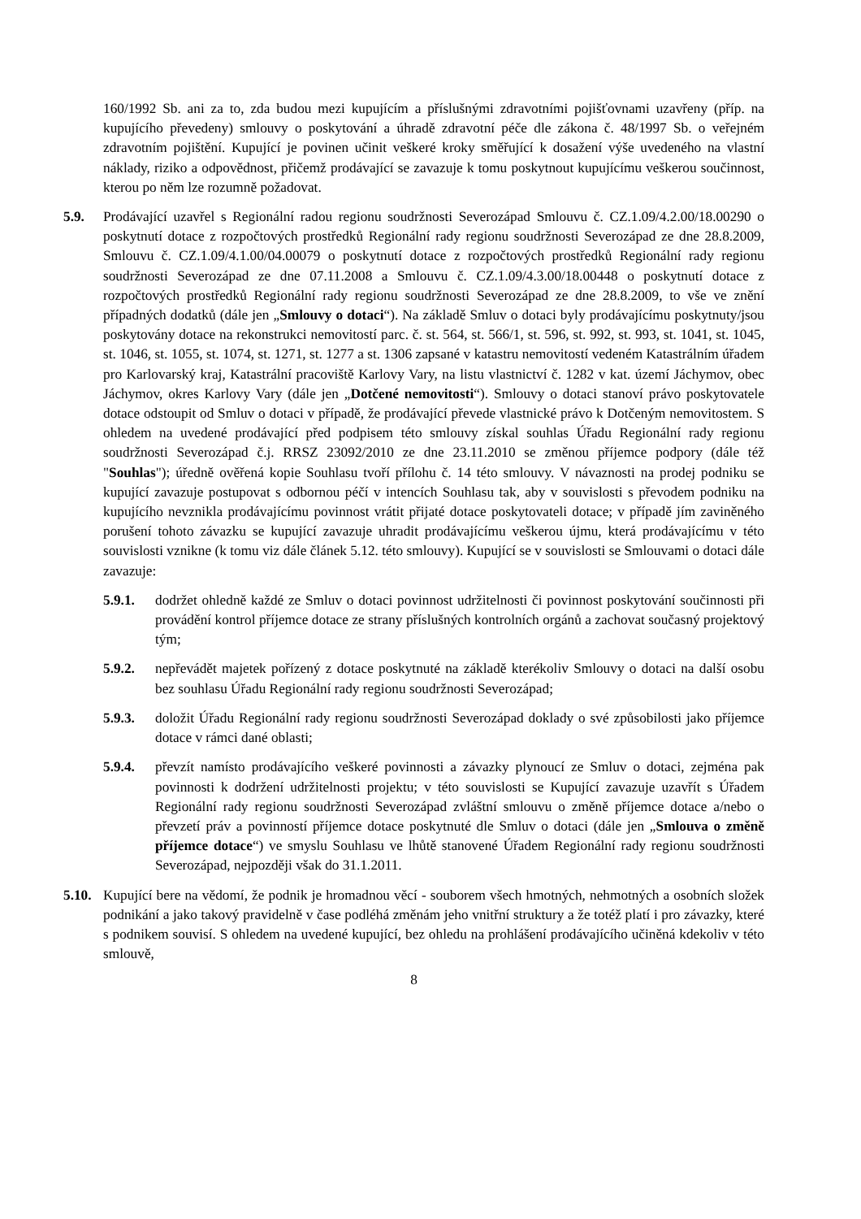160/1992 Sb. ani za to, zda budou mezi kupujícím a příslušnými zdravotními pojišťovnami uzavřeny (příp. na kupujícího převedeny) smlouvy o poskytování a úhradě zdravotní péče dle zákona č. 48/1997 Sb. o veřejném zdravotním pojištění. Kupující je povinen učinit veškeré kroky směřující k dosažení výše uvedeného na vlastní náklady, riziko a odpovědnost, přičemž prodávající se zavazuje k tomu poskytnout kupujícímu veškerou součinnost, kterou po něm lze rozumně požadovat.
5.9. Prodávající uzavřel s Regionální radou regionu soudržnosti Severozápad Smlouvu č. CZ.1.09/4.2.00/18.00290 o poskytnutí dotace z rozpočtových prostředků Regionální rady regionu soudržnosti Severozápad ze dne 28.8.2009, Smlouvu č. CZ.1.09/4.1.00/04.00079 o poskytnutí dotace z rozpočtových prostředků Regionální rady regionu soudržnosti Severozápad ze dne 07.11.2008 a Smlouvu č. CZ.1.09/4.3.00/18.00448 o poskytnutí dotace z rozpočtových prostředků Regionální rady regionu soudržnosti Severozápad ze dne 28.8.2009, to vše ve znění případných dodatků (dále jen „Smlouvy o dotaci“). Na základě Smluv o dotaci byly prodávajícímu poskytnuty/jsou poskytovány dotace na rekonstrukci nemovitostí parc. č. st. 564, st. 566/1, st. 596, st. 992, st. 993, st. 1041, st. 1045, st. 1046, st. 1055, st. 1074, st. 1271, st. 1277 a st. 1306 zapsané v katastru nemovitostí vedeném Katastrálním úřadem pro Karlovarský kraj, Katastrální pracoviště Karlovy Vary, na listu vlastnictví č. 1282 v kat. území Jáchymov, obec Jáchymov, okres Karlovy Vary (dále jen „Dotčené nemovitosti“). Smlouvy o dotaci stanoví právo poskytovatele dotace odstoupit od Smluv o dotaci v případě, že prodávající převede vlastnické právo k Dotčeným nemovitostem. S ohledem na uvedené prodávající před podpisem této smlouvy získal souhlas Úřadu Regionální rady regionu soudržnosti Severozápad č.j. RRSZ 23092/2010 ze dne 23.11.2010 se změnou příjemce podpory (dále též "Souhlas"); úředně ověřená kopie Souhlasu tvoří přílohu č. 14 této smlouvy. V návaznosti na prodej podniku se kupující zavazuje postupovat s odbornou péčí v intencích Souhlasu tak, aby v souvislosti s převodem podniku na kupujícího nevznikla prodávajícímu povinnost vrátit přijaté dotace poskytovateli dotace; v případě jím zaviněného porušení tohoto závazku se kupující zavazuje uhradit prodávajícímu veškerou újmu, která prodávajícímu v této souvislosti vznikne (k tomu viz dále článek 5.12. této smlouvy). Kupující se v souvislosti se Smlouvami o dotaci dále zavazuje:
5.9.1. dodržet ohledně každé ze Smluv o dotaci povinnost udržitelnosti či povinnost poskytování součinnosti při provádění kontrol příjemce dotace ze strany příslušných kontrolních orgánů a zachovat současný projektový tým;
5.9.2. nepřevádět majetek pořízený z dotace poskytnuté na základě kterékoliv Smlouvy o dotaci na další osobu bez souhlasu Úřadu Regionální rady regionu soudržnosti Severozápad;
5.9.3. doložit Úřadu Regionální rady regionu soudržnosti Severozápad doklady o své způsobilosti jako příjemce dotace v rámci dané oblasti;
5.9.4. převzít namísto prodávajícího veškeré povinnosti a závazky plynoucí ze Smluv o dotaci, zejména pak povinnosti k dodržení udržitelnosti projektu; v této souvislosti se Kupující zavazuje uzavřít s Úřadem Regionální rady regionu soudržnosti Severozápad zvláštní smlouvu o změně příjemce dotace a/nebo o převzetí práv a povinností příjemce dotace poskytnuté dle Smluv o dotaci (dále jen „Smlouva o změně příjemce dotace“) ve smyslu Souhlasu ve lhůtě stanovené Úřadem Regionální rady regionu soudržnosti Severozápad, nejpozději však do 31.1.2011.
5.10.
Kupující bere na vědomí, že podnik je hromadnou věcí - souborem všech hmotných, nehmotných a osobních složek podnikání a jako takový pravidelně v čase podléhá změnám jeho vnitřní struktury a že totéž platí i pro závazky, které s podnikem souvisí. S ohledem na uvedené kupující, bez ohledu na prohlášení prodávajícího učiněná kdekoliv v této smlouvě,
8